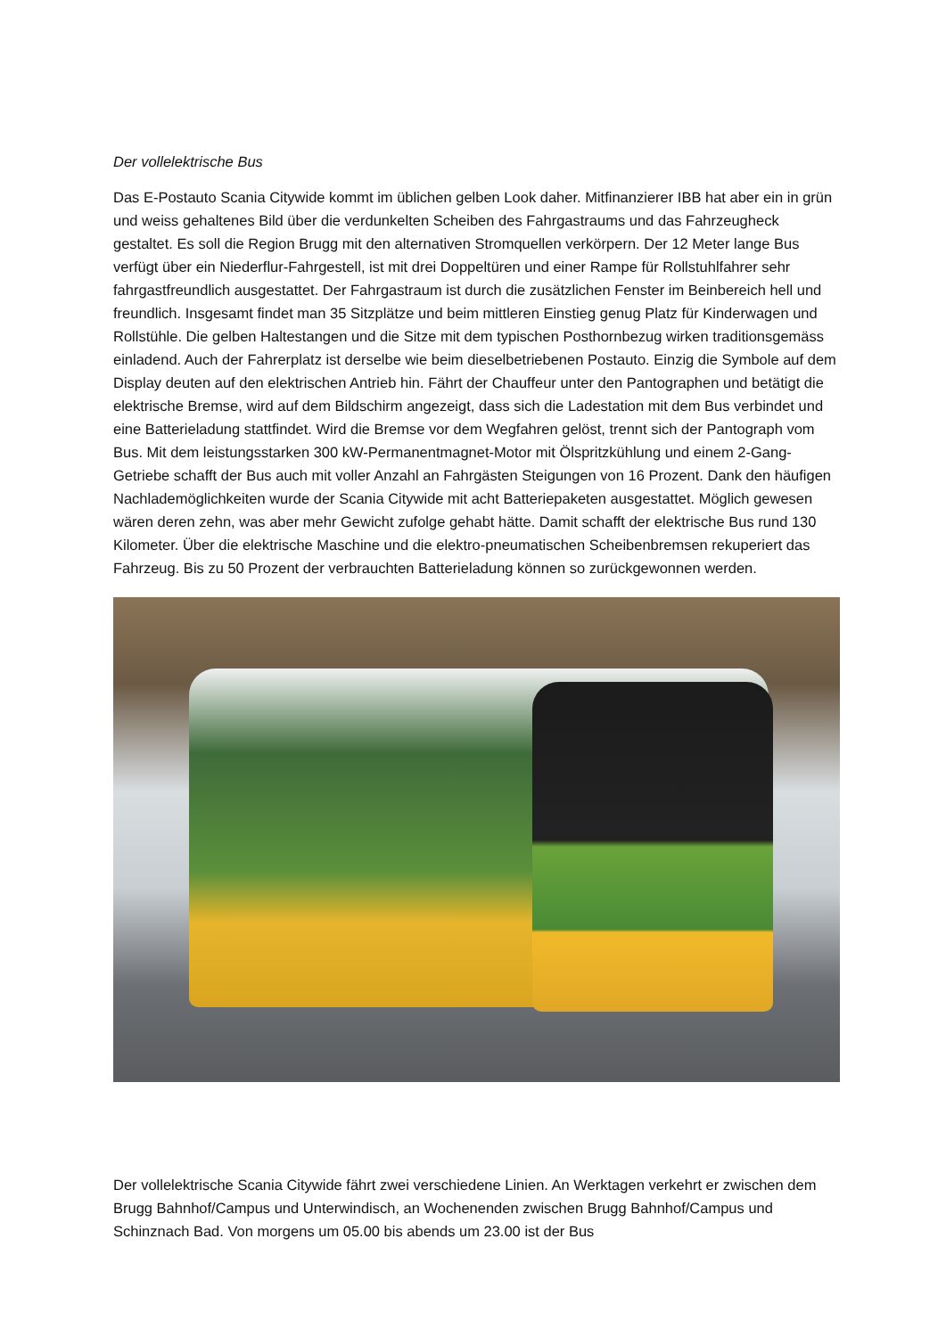Der vollelektrische Bus
Das E-Postauto Scania Citywide kommt im üblichen gelben Look daher. Mitfinanzierer IBB hat aber ein in grün und weiss gehaltenes Bild über die verdunkelten Scheiben des Fahrgastraums und das Fahrzeugheck gestaltet. Es soll die Region Brugg mit den alternativen Stromquellen verkörpern. Der 12 Meter lange Bus verfügt über ein Niederflur-Fahrgestell, ist mit drei Doppeltüren und einer Rampe für Rollstuhlfahrer sehr fahrgastfreundlich ausgestattet. Der Fahrgastraum ist durch die zusätzlichen Fenster im Beinbereich hell und freundlich. Insgesamt findet man 35 Sitzplätze und beim mittleren Einstieg genug Platz für Kinderwagen und Rollstühle. Die gelben Haltestangen und die Sitze mit dem typischen Posthornbezug wirken traditionsgemäss einladend. Auch der Fahrerplatz ist derselbe wie beim dieselbetriebenen Postauto. Einzig die Symbole auf dem Display deuten auf den elektrischen Antrieb hin. Fährt der Chauffeur unter den Pantographen und betätigt die elektrische Bremse, wird auf dem Bildschirm angezeigt, dass sich die Ladestation mit dem Bus verbindet und eine Batterieladung stattfindet. Wird die Bremse vor dem Wegfahren gelöst, trennt sich der Pantograph vom Bus. Mit dem leistungsstarken 300 kW-Permanentmagnet-Motor mit Ölspritzkühlung und einem 2-Gang-Getriebe schafft der Bus auch mit voller Anzahl an Fahrgästen Steigungen von 16 Prozent. Dank den häufigen Nachlademöglichkeiten wurde der Scania Citywide mit acht Batteriepaketen ausgestattet. Möglich gewesen wären deren zehn, was aber mehr Gewicht zufolge gehabt hätte. Damit schafft der elektrische Bus rund 130 Kilometer. Über die elektrische Maschine und die elektro-pneumatischen Scheibenbremsen rekuperiert das Fahrzeug. Bis zu 50 Prozent der verbrauchten Batterieladung können so zurückgewonnen werden.
Der vollelektrische Scania Citywide fährt zwei verschiedene Linien. An Werktagen verkehrt er zwischen dem Brugg Bahnhof/Campus und Unterwindisch, an Wochenenden zwischen Brugg Bahnhof/Campus und Schinznach Bad. Von morgens um 05.00 bis abends um 23.00 ist der Bus